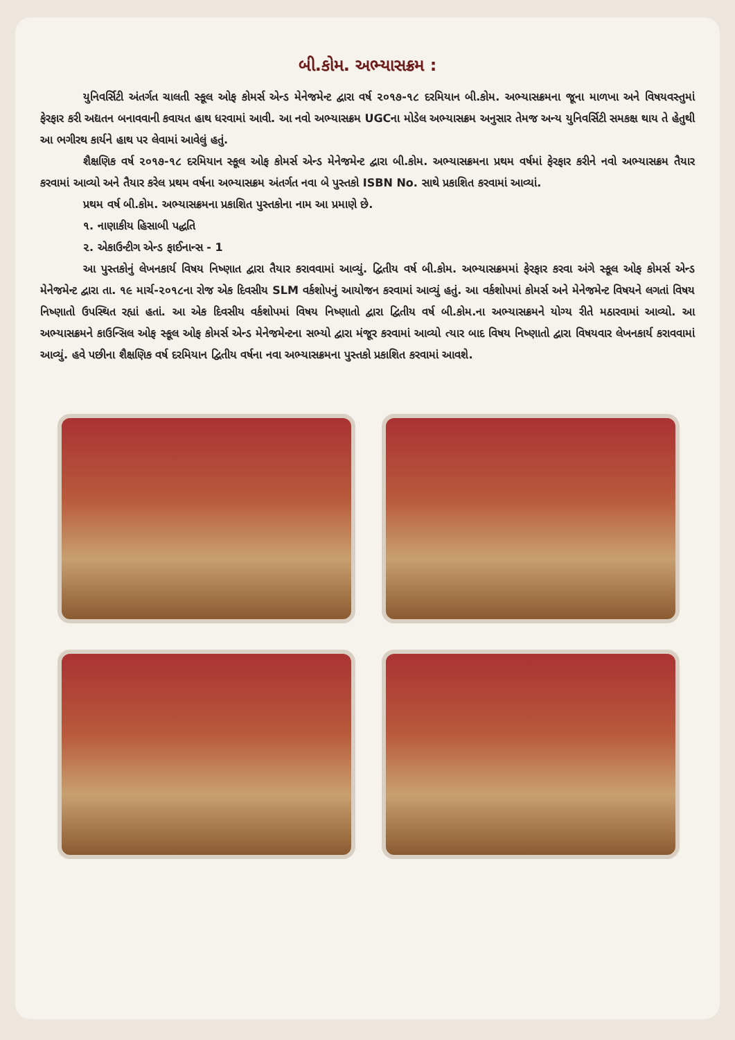બી.કોમ. અભ્યાસક્રમ :
યુનિવર્સિટી અંતર્ગત ચાલતી સ્કૂલ ઓફ કોમર્સ એન્ડ મેનેજમેન્ટ દ્વારા વર્ષ ૨૦૧૭-૧૮ દરમિયાન બી.કોમ. અભ્યાસક્રમના જૂના માળખા અને વિષયવસ્તુમાં ફેરફાર કરી અદ્યતન બનાવવાની કવાયત હાથ ધરવામાં આવી. આ નવો અભ્યાસક્રમ UGCના મોડેલ અભ્યાસક્રમ અનુસાર તેમજ અન્ય યુનિવર્સિટી સમકક્ષ થાય તે હેતુથી આ ભગીરથ કાર્યને હાથ પર લેવામાં આવેલું હતું.
શૈક્ષણિક વર્ષ ૨૦૧૭-૧૮ દરમિયાન સ્કૂલ ઓફ કોમર્સ એન્ડ મેનેજમેન્ટ દ્વારા બી.કોમ. અભ્યાસક્રમના પ્રથમ વર્ષમાં ફેરફાર કરીને નવો અભ્યાસક્રમ તૈયાર કરવામાં આવ્યો અને તૈયાર કરેલ પ્રથમ વર્ષના અભ્યાસક્રમ અંતર્ગત નવા બે પુસ્તકો ISBN No. સાથે પ્રકાશિત કરવામાં આવ્યાં.
પ્રથમ વર્ષ બી.કોમ. અભ્યાસક્રમના પ્રકાશિત પુસ્તકોના નામ આ પ્રમાણે છે.
૧. નાણાકીય હિસાબી પદ્ધતિ
૨. એકાઉન્ટીગ એન્ડ ફાઈનાન્સ - 1
આ પુસ્તકોનું લેખનકાર્ય વિષય નિષ્ણાત દ્વારા તૈયાર કરાવવામાં આવ્યું. દ્વિતીય વર્ષ બી.કોમ. અભ્યાસક્રમમાં ફેરફાર કરવા અંગે સ્કૂલ ઓફ કોમર્સ એન્ડ મેનેજમેન્ટ દ્વારા તા. ૧૯ માર્ચ-૨૦૧૮ના રોજ એક દિવસીય SLM વર્કશોપનું આયોજન કરવામાં આવ્યું હતું. આ વર્કશોપમાં કોમર્સ અને મેનેજમેન્ટ વિષયને લગતાં વિષય નિષ્ણાતો ઉપસ્થિત રહ્યાં હતાં. આ એક દિવસીય વર્કશોપમાં વિષય નિષ્ણાતો દ્વારા દ્વિતીય વર્ષ બી.કોમ.ના અભ્યાસક્રમને યોગ્ય રીતે મઠારવામાં આવ્યો. આ અભ્યાસક્રમને કાઉન્સિલ ઓફ સ્કૂલ ઓફ કોમર્સ એન્ડ મેનેજમેન્ટના સભ્યો દ્વારા મંજૂર કરવામાં આવ્યો ત્યાર બાદ વિષય નિષ્ણાતો દ્વારા વિષયવાર લેખનકાર્ય કરાવવામાં આવ્યું. હવે પછીના શૈક્ષણિક વર્ષ દરમિયાન દ્વિતીય વર્ષના નવા અભ્યાસક્રમના પુસ્તકો પ્રકાશિત કરવામાં આવશે.